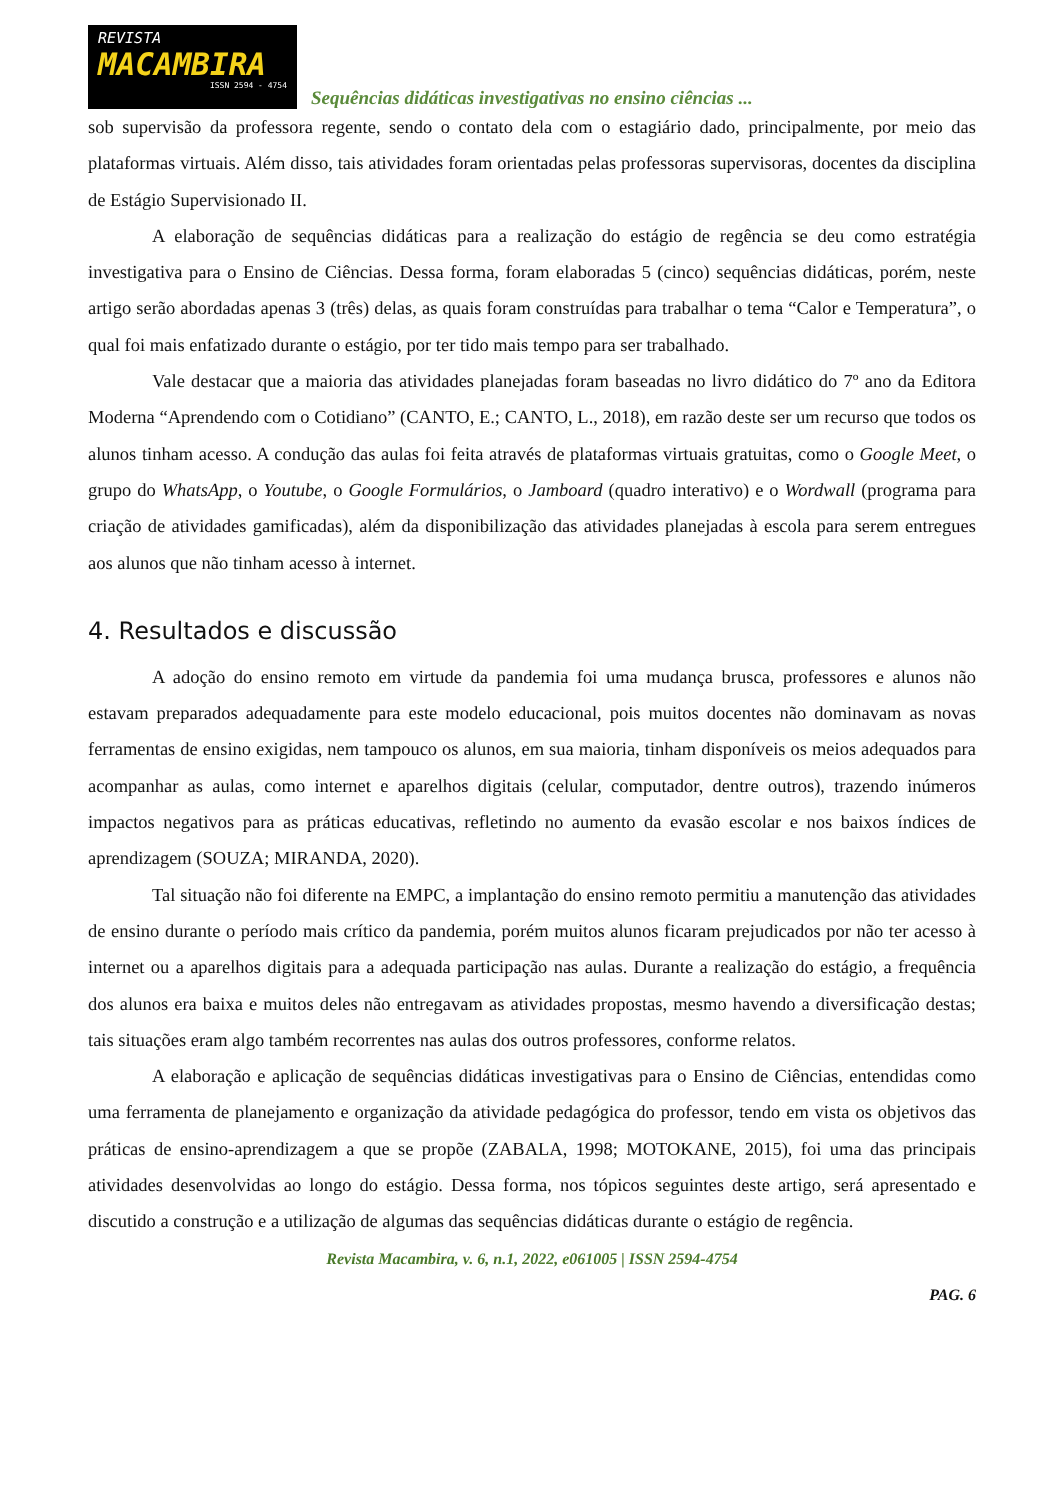REVISTA
MACAMBIRA
ISSN 2594 - 4754
Sequências didáticas investigativas no ensino ciências ...
sob supervisão da professora regente, sendo o contato dela com o estagiário dado, principalmente, por meio das plataformas virtuais. Além disso, tais atividades foram orientadas pelas professoras supervisoras, docentes da disciplina de Estágio Supervisionado II.
A elaboração de sequências didáticas para a realização do estágio de regência se deu como estratégia investigativa para o Ensino de Ciências. Dessa forma, foram elaboradas 5 (cinco) sequências didáticas, porém, neste artigo serão abordadas apenas 3 (três) delas, as quais foram construídas para trabalhar o tema “Calor e Temperatura”, o qual foi mais enfatizado durante o estágio, por ter tido mais tempo para ser trabalhado.
Vale destacar que a maioria das atividades planejadas foram baseadas no livro didático do 7º ano da Editora Moderna “Aprendendo com o Cotidiano” (CANTO, E.; CANTO, L., 2018), em razão deste ser um recurso que todos os alunos tinham acesso. A condução das aulas foi feita através de plataformas virtuais gratuitas, como o Google Meet, o grupo do WhatsApp, o Youtube, o Google Formulários, o Jamboard (quadro interativo) e o Wordwall (programa para criação de atividades gamificadas), além da disponibilização das atividades planejadas à escola para serem entregues aos alunos que não tinham acesso à internet.
4. Resultados e discussão
A adoção do ensino remoto em virtude da pandemia foi uma mudança brusca, professores e alunos não estavam preparados adequadamente para este modelo educacional, pois muitos docentes não dominavam as novas ferramentas de ensino exigidas, nem tampouco os alunos, em sua maioria, tinham disponíveis os meios adequados para acompanhar as aulas, como internet e aparelhos digitais (celular, computador, dentre outros), trazendo inúmeros impactos negativos para as práticas educativas, refletindo no aumento da evasão escolar e nos baixos índices de aprendizagem (SOUZA; MIRANDA, 2020).
Tal situação não foi diferente na EMPC, a implantação do ensino remoto permitiu a manutenção das atividades de ensino durante o período mais crítico da pandemia, porém muitos alunos ficaram prejudicados por não ter acesso à internet ou a aparelhos digitais para a adequada participação nas aulas. Durante a realização do estágio, a frequência dos alunos era baixa e muitos deles não entregavam as atividades propostas, mesmo havendo a diversificação destas; tais situações eram algo também recorrentes nas aulas dos outros professores, conforme relatos.
A elaboração e aplicação de sequências didáticas investigativas para o Ensino de Ciências, entendidas como uma ferramenta de planejamento e organização da atividade pedagógica do professor, tendo em vista os objetivos das práticas de ensino-aprendizagem a que se propõe (ZABALA, 1998; MOTOKANE, 2015), foi uma das principais atividades desenvolvidas ao longo do estágio. Dessa forma, nos tópicos seguintes deste artigo, será apresentado e discutido a construção e a utilização de algumas das sequências didáticas durante o estágio de regência.
Revista Macambira, v. 6, n.1, 2022, e061005 | ISSN 2594-4754
PAG. 6